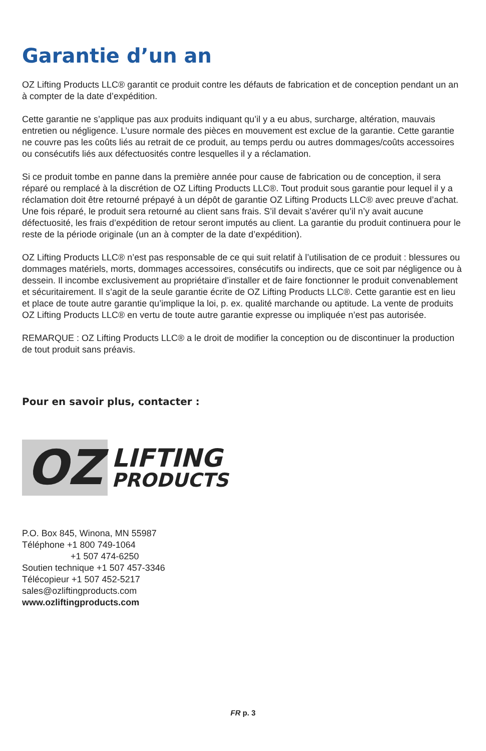Garantie d’un an
OZ Lifting Products LLC® garantit ce produit contre les défauts de fabrication et de conception pendant un an à compter de la date d’expédition.
Cette garantie ne s’applique pas aux produits indiquant qu’il y a eu abus, surcharge, altération, mauvais entretien ou négligence. L’usure normale des pièces en mouvement est exclue de la garantie. Cette garantie ne couvre pas les coûts liés au retrait de ce produit, au temps perdu ou autres dommages/coûts accessoires ou consécutifs liés aux défectuosités contre lesquelles il y a réclamation.
Si ce produit tombe en panne dans la première année pour cause de fabrication ou de conception, il sera réparé ou remplacé à la discrétion de OZ Lifting Products LLC®. Tout produit sous garantie pour lequel il y a réclamation doit être retourné prépayé à un dépôt de garantie OZ Lifting Products LLC® avec preuve d’achat. Une fois réparé, le produit sera retourné au client sans frais. S’il devait s’avérer qu’il n’y avait aucune défectuosité, les frais d’expédition de retour seront imputés au client. La garantie du produit continuera pour le reste de la période originale (un an à compter de la date d’expédition).
OZ Lifting Products LLC® n’est pas responsable de ce qui suit relatif à l’utilisation de ce produit : blessures ou dommages matériels, morts, dommages accessoires, consécutifs ou indirects, que ce soit par négligence ou à dessein. Il incombe exclusivement au propriétaire d’installer et de faire fonctionner le produit convenablement et sécuritairement. Il s’agit de la seule garantie écrite de OZ Lifting Products LLC®. Cette garantie est en lieu et place de toute autre garantie qu’implique la loi, p. ex. qualité marchande ou aptitude. La vente de produits OZ Lifting Products LLC® en vertu de toute autre garantie expresse ou impliquée n’est pas autorisée.
REMARQUE : OZ Lifting Products LLC® a le droit de modifier la conception ou de discontinuer la production de tout produit sans préavis.
Pour en savoir plus, contacter :
OZ
LIFTING
PRODUCTS
P.O. Box 845, Winona, MN 55987
Téléphone +1 800 749-1064
+1 507 474-6250
Soutien technique +1 507 457-3346
Télécopieur +1 507 452-5217
sales@ozliftingproducts.com
www.ozliftingproducts.com
FR p. 3